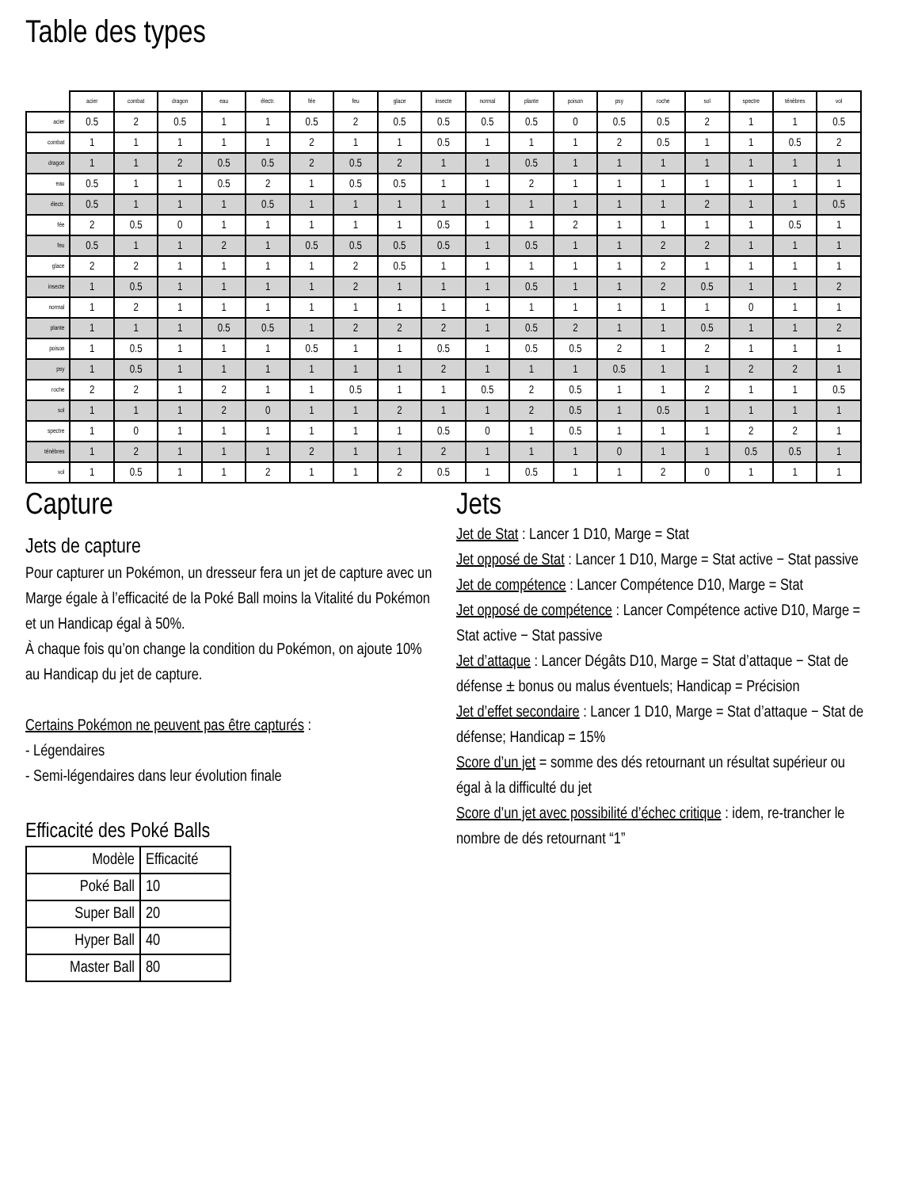Table des types
| | acier | combat | dragon | eau | électr. | fée | feu | glace | insecte | normal | plante | poison | psy | roche | sol | spectre | ténèbres | vol |
| --- | --- | --- | --- | --- | --- | --- | --- | --- | --- | --- | --- | --- | --- | --- | --- | --- | --- | --- |
| acier | 0.5 | 2 | 0.5 | 1 | 1 | 0.5 | 2 | 0.5 | 0.5 | 0.5 | 0.5 | 0 | 0.5 | 0.5 | 2 | 1 | 1 | 0.5 |
| combat | 1 | 1 | 1 | 1 | 1 | 2 | 1 | 1 | 0.5 | 1 | 1 | 1 | 2 | 0.5 | 1 | 1 | 0.5 | 2 |
| dragon | 1 | 1 | 2 | 0.5 | 0.5 | 2 | 0.5 | 2 | 1 | 1 | 0.5 | 1 | 1 | 1 | 1 | 1 | 1 | 1 |
| eau | 0.5 | 1 | 1 | 0.5 | 2 | 1 | 0.5 | 0.5 | 1 | 1 | 2 | 1 | 1 | 1 | 1 | 1 | 1 | 1 |
| électr. | 0.5 | 1 | 1 | 1 | 0.5 | 1 | 1 | 1 | 1 | 1 | 1 | 1 | 1 | 1 | 2 | 1 | 1 | 0.5 |
| fée | 2 | 0.5 | 0 | 1 | 1 | 1 | 1 | 1 | 0.5 | 1 | 1 | 2 | 1 | 1 | 1 | 1 | 0.5 | 1 |
| feu | 0.5 | 1 | 1 | 2 | 1 | 0.5 | 0.5 | 0.5 | 0.5 | 1 | 0.5 | 1 | 1 | 2 | 2 | 1 | 1 | 1 |
| glace | 2 | 2 | 1 | 1 | 1 | 1 | 2 | 0.5 | 1 | 1 | 1 | 1 | 1 | 2 | 1 | 1 | 1 | 1 |
| insecte | 1 | 0.5 | 1 | 1 | 1 | 1 | 2 | 1 | 1 | 1 | 0.5 | 1 | 1 | 2 | 0.5 | 1 | 1 | 2 |
| normal | 1 | 2 | 1 | 1 | 1 | 1 | 1 | 1 | 1 | 1 | 1 | 1 | 1 | 1 | 1 | 0 | 1 | 1 |
| plante | 1 | 1 | 1 | 0.5 | 0.5 | 1 | 2 | 2 | 2 | 1 | 0.5 | 2 | 1 | 1 | 0.5 | 1 | 1 | 2 |
| poison | 1 | 0.5 | 1 | 1 | 1 | 0.5 | 1 | 1 | 0.5 | 1 | 0.5 | 0.5 | 2 | 1 | 2 | 1 | 1 | 1 |
| psy | 1 | 0.5 | 1 | 1 | 1 | 1 | 1 | 1 | 2 | 1 | 1 | 1 | 0.5 | 1 | 1 | 2 | 2 | 1 |
| roche | 2 | 2 | 1 | 2 | 1 | 1 | 0.5 | 1 | 1 | 0.5 | 2 | 0.5 | 1 | 1 | 2 | 1 | 1 | 0.5 |
| sol | 1 | 1 | 1 | 2 | 0 | 1 | 1 | 2 | 1 | 1 | 2 | 0.5 | 1 | 0.5 | 1 | 1 | 1 | 1 |
| spectre | 1 | 0 | 1 | 1 | 1 | 1 | 1 | 1 | 0.5 | 0 | 1 | 0.5 | 1 | 1 | 1 | 2 | 2 | 1 |
| ténèbres | 1 | 2 | 1 | 1 | 1 | 2 | 1 | 1 | 2 | 1 | 1 | 1 | 0 | 1 | 1 | 0.5 | 0.5 | 1 |
| vol | 1 | 0.5 | 1 | 1 | 2 | 1 | 1 | 2 | 0.5 | 1 | 0.5 | 1 | 1 | 2 | 0 | 1 | 1 | 1 |
Capture
Jets de capture
Pour capturer un Pokémon, un dresseur fera un jet de capture avec un Marge égale à l’efficacité de la Poké Ball moins la Vitalité du Pokémon et un Handicap égal à 50%.
À chaque fois qu’on change la condition du Pokémon, on ajoute 10% au Handicap du jet de capture.
Certains Pokémon ne peuvent pas être capturés :
- Légendaires
- Semi-légendaires dans leur évolution finale
Efficacité des Poké Balls
| Modèle | Efficacité |
| --- | --- |
| Poké Ball | 10 |
| Super Ball | 20 |
| Hyper Ball | 40 |
| Master Ball | 80 |
Jets
Jet de Stat : Lancer 1 D10, Marge = Stat
Jet opposé de Stat : Lancer 1 D10, Marge = Stat active − Stat passive
Jet de compétence : Lancer Compétence D10, Marge = Stat
Jet opposé de compétence : Lancer Compétence active D10, Marge = Stat active − Stat passive
Jet d’attaque : Lancer Dégâts D10, Marge = Stat d’attaque − Stat de défense ± bonus ou malus éventuels; Handicap = Précision
Jet d’effet secondaire : Lancer 1 D10, Marge = Stat d’attaque − Stat de défense; Handicap = 15%
Score d’un jet = somme des dés retournant un résultat supérieur ou égal à la difficulté du jet
Score d’un jet avec possibilité d’échec critique : idem, re-trancher le nombre de dés retournant “1”